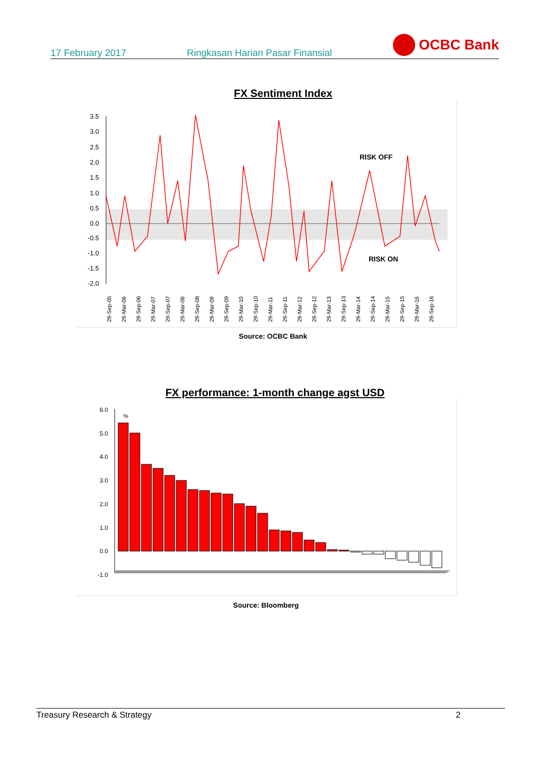17 February 2017 Ringkasan Harian Pasar Finansial OCBC Bank
FX Sentiment Index
3.5
3.0
2.5
2.0
1.5
1.0
0.5
0.0
-0.5
-1.0
-1.5
-2.0
RISK OFF
RISK ON
29-Sep-05
29-Mar-06
29-Sep-06
29-Mar-07
29-Sep-07
29-Mar-08
29-Sep-08
29-Mar-09
29-Sep-09
29-Mar-10
29-Sep-10
29-Mar-11
29-Sep-11
29-Mar-12
29-Sep-12
29-Mar-13
29-Sep-13
29-Mar-14
29-Sep-14
29-Mar-15
29-Sep-15
29-Mar-16
29-Sep-16
Source: OCBC Bank
FX performance: 1-month change agst USD
6.0
5.0
4.0
3.0
2.0
1.0
0.0
-1.0
%
Source: Bloomberg
Treasury Research & Strategy 2